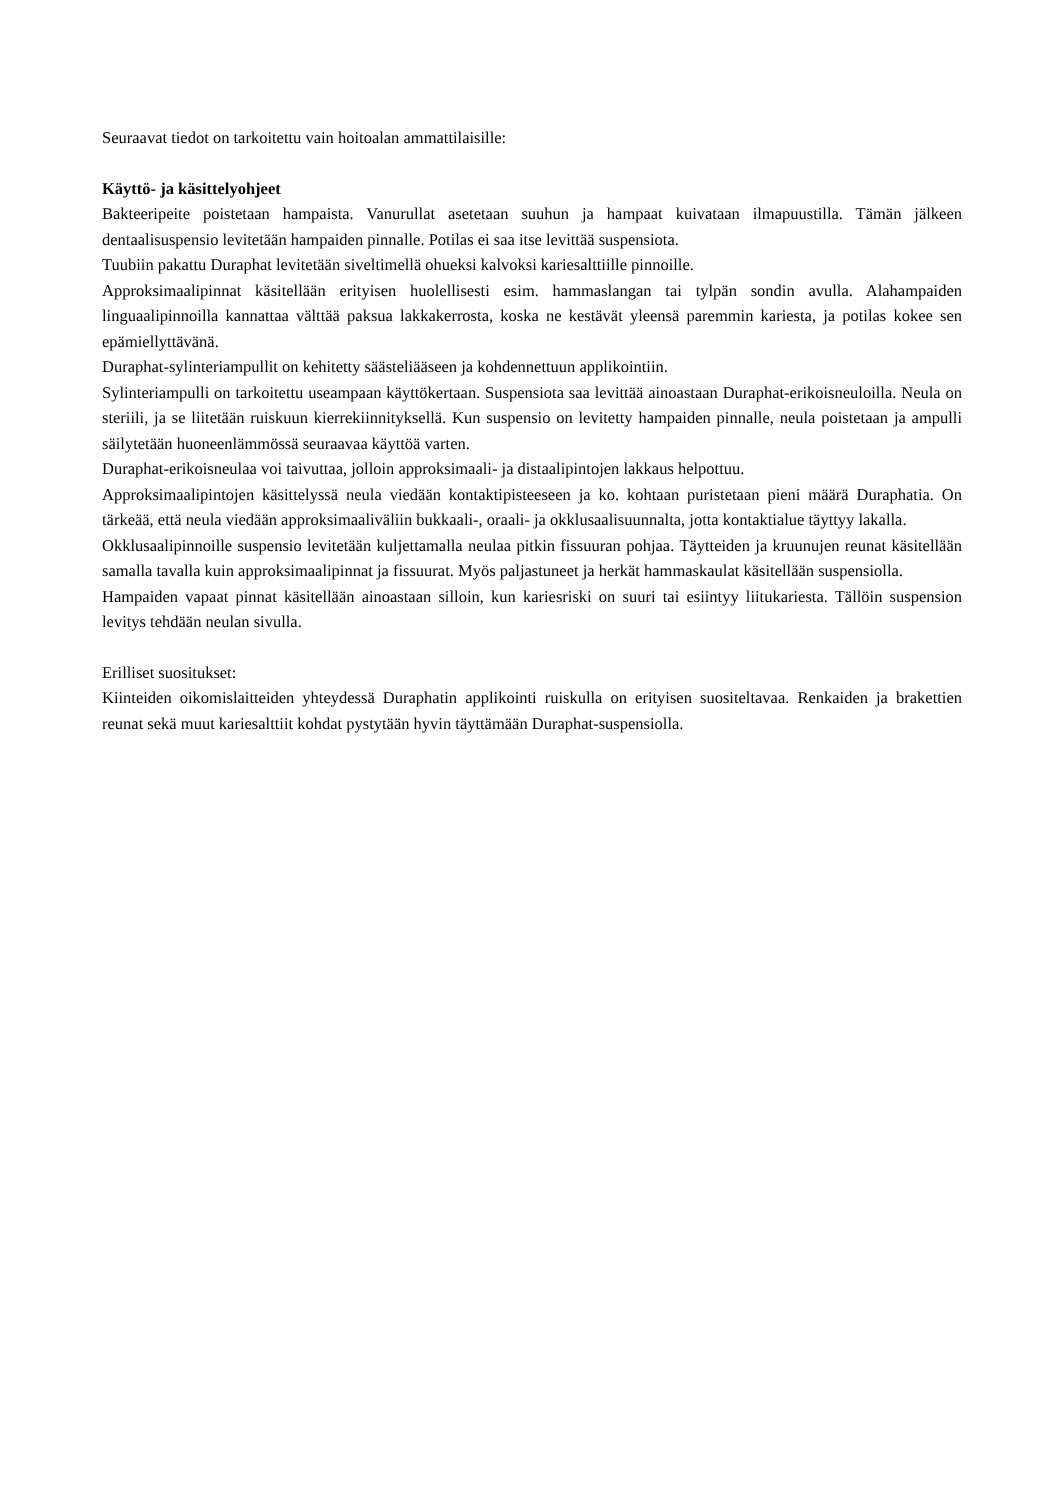Seuraavat tiedot on tarkoitettu vain hoitoalan ammattilaisille:
Käyttö- ja käsittelyohjeet
Bakteeripeite poistetaan hampaista. Vanurullat asetetaan suuhun ja hampaat kuivataan ilmapuustilla. Tämän jälkeen dentaalisuspensio levitetään hampaiden pinnalle. Potilas ei saa itse levittää suspensiota.
Tuubiin pakattu Duraphat levitetään siveltimellä ohueksi kalvoksi kariesalttiille pinnoille.
Approksimaalipinnat käsitellään erityisen huolellisesti esim. hammaslangan tai tylpän sondin avulla. Alahampaiden linguaalipinnoilla kannattaa välttää paksua lakkakerrosta, koska ne kestävät yleensä paremmin kariesta, ja potilas kokee sen epämiellyttävänä.
Duraphat-sylinteriampullit on kehitetty säästeliääseen ja kohdennettuun applikointiin.
Sylinteriampulli on tarkoitettu useampaan käyttökertaan. Suspensiota saa levittää ainoastaan Duraphat-erikoisneuloilla. Neula on steriili, ja se liitetään ruiskuun kierrekiinnityksellä. Kun suspensio on levitetty hampaiden pinnalle, neula poistetaan ja ampulli säilytetään huoneenlämmössä seuraavaa käyttöä varten.
Duraphat-erikoisneulaa voi taivuttaa, jolloin approksimaali- ja distaalipintojen lakkaus helpottuu.
Approksimaalipintojen käsittelyssä neula viedään kontaktipisteeseen ja ko. kohtaan puristetaan pieni määrä Duraphatia. On tärkeää, että neula viedään approksimaaliväliin bukkaali-, oraali- ja okklusaalisuunnalta, jotta kontaktialue täyttyy lakalla.
Okklusaalipinnoille suspensio levitetään kuljettamalla neulaa pitkin fissuuran pohjaa. Täytteiden ja kruunujen reunat käsitellään samalla tavalla kuin approksimaalipinnat ja fissuurat. Myös paljastuneet ja herkät hammaskaulat käsitellään suspensiolla.
Hampaiden vapaat pinnat käsitellään ainoastaan silloin, kun kariesriski on suuri tai esiintyy liitukariesta. Tällöin suspension levitys tehdään neulan sivulla.
Erilliset suositukset:
Kiinteiden oikomislaitteiden yhteydessä Duraphatin applikointi ruiskulla on erityisen suositeltavaa. Renkaiden ja brakettien reunat sekä muut kariesalttiit kohdat pystytään hyvin täyttämään Duraphat-suspensiolla.